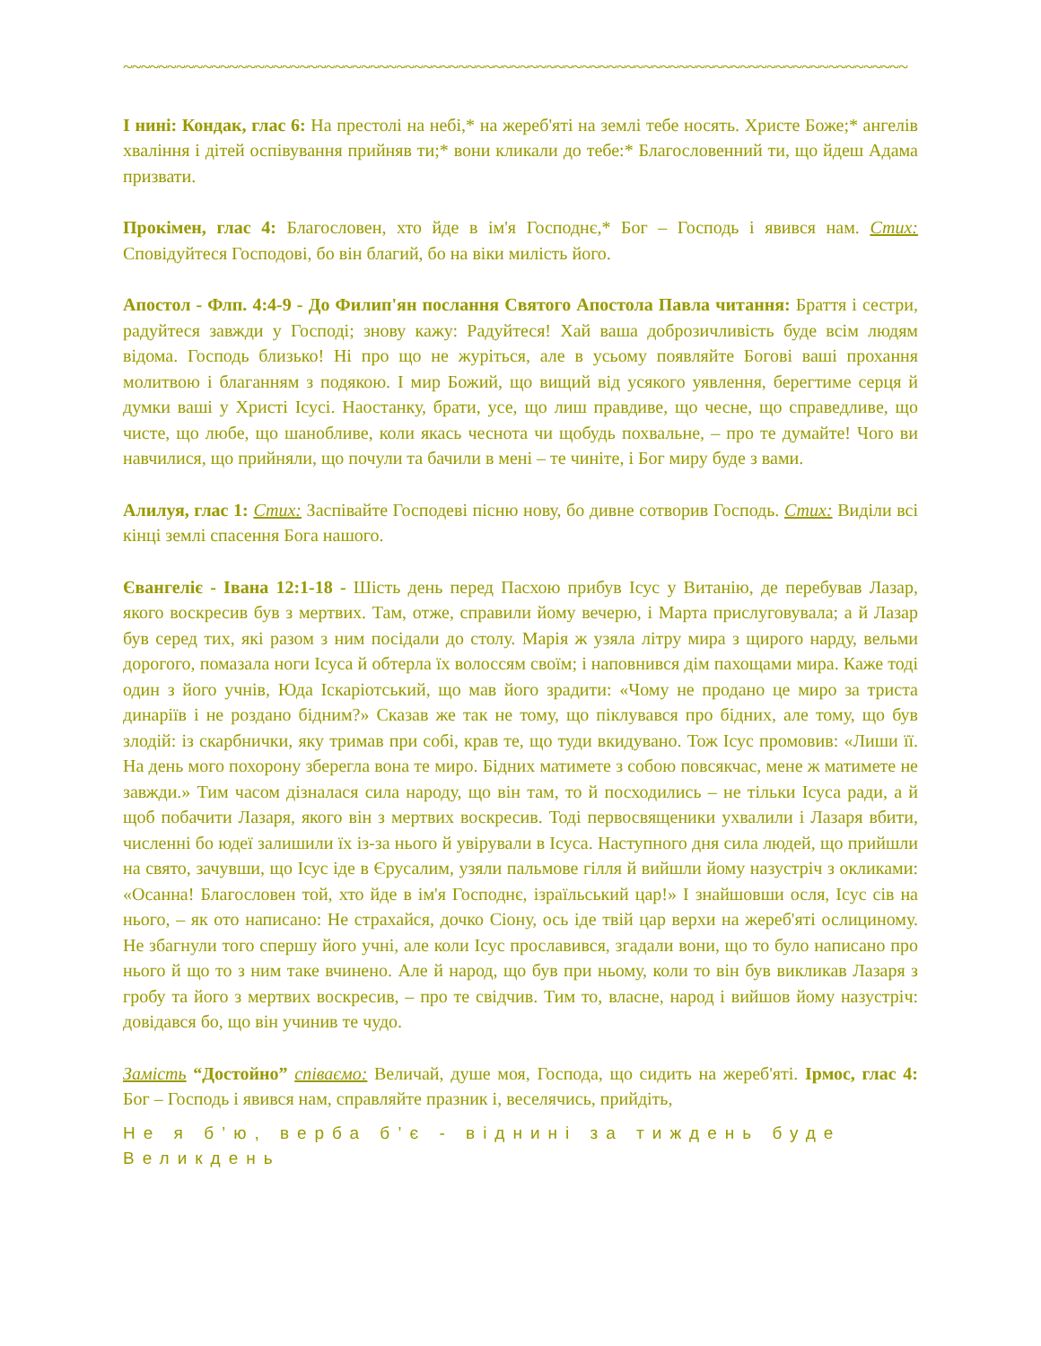~~~~~~~~~~~~~~~~~~~~~~~~~~~~~~~~~~~~~~~~~~~~~~~~~~~~~~~~~~~~~~~~~~~~~~~~~~~~~~~~~~~~~~~~~
І нині: Кондак, глас 6: На престолі на небі,* на жереб'яті на землі тебе носять. Христе Боже;* ангелів хваління і дітей оспівування прийняв ти;* вони кликали до тебе:* Благословенний ти, що йдеш Адама призвати.
Прокімен, глас 4: Благословен, хто йде в ім'я Господнє,* Бог – Господь і явився нам. Стих: Сповідуйтеся Господові, бо він благий, бо на віки милість його.
Апостол - Флп. 4:4-9 - До Филип'ян послання Святого Апостола Павла читання: Браття і сестри, радуйтеся завжди у Господі; знову кажу: Радуйтеся! Хай ваша доброзичливість буде всім людям відома. Господь близько! Ні про що не журіться, але в усьому появляйте Богові ваші прохання молитвою і благанням з подякою. І мир Божий, що вищий від усякого уявлення, берегтиме серця й думки ваші у Христі Ісусі. Наостанку, брати, усе, що лиш правдиве, що чесне, що справедливе, що чисте, що любе, що шанобливе, коли якась чеснота чи щобудь похвальне, – про те думайте! Чого ви навчилися, що прийняли, що почули та бачили в мені – те чиніте, і Бог миру буде з вами.
Алилуя, глас 1: Стих: Заспівайте Господеві пісню нову, бо дивне сотворив Господь. Стих: Виділи всі кінці землі спасення Бога нашого.
Євангеліє - Івана 12:1-18 - Шість день перед Пасхою прибув Ісус у Витанію, де перебував Лазар, якого воскресив був з мертвих. Там, отже, справили йому вечерю, і Марта прислуговувала; а й Лазар був серед тих, які разом з ним посідали до столу. Марія ж узяла літру мира з щирого нарду, вельми дорогого, помазала ноги Ісуса й обтерла їх волоссям своїм; і наповнився дім пахощами мира. Каже тоді один з його учнів, Юда Іскаріотський, що мав його зрадити: «Чому не продано це миро за триста динаріїв і не роздано бідним?» Сказав же так не тому, що піклувався про бідних, але тому, що був злодій: із скарбнички, яку тримав при собі, крав те, що туди вкидувано. Тож Ісус промовив: «Лиши її. На день мого похорону зберегла вона те миро. Бідних матимете з собою повсякчас, мене ж матимете не завжди.» Тим часом дізналася сила народу, що він там, то й посходились – не тільки Ісуса ради, а й щоб побачити Лазаря, якого він з мертвих воскресив. Тоді первосвященики ухвалили і Лазаря вбити, численні бо юдеї залишили їх із-за нього й увірували в Ісуса. Наступного дня сила людей, що прийшли на свято, зачувши, що Ісус іде в Єрусалим, узяли пальмове гілля й вийшли йому назустріч з окликами: «Осанна! Благословен той, хто йде в ім'я Господнє, ізраїльський цар!» І знайшовши осля, Ісус сів на нього, – як ото написано: Не страхайся, дочко Сіону, ось іде твій цар верхи на жереб'яті ослициному. Не збагнули того спершу його учні, але коли Ісус прославився, згадали вони, що то було написано про нього й що то з ним таке вчинено. Але й народ, що був при ньому, коли то він був викликав Лазаря з гробу та його з мертвих воскресив, – про те свідчив. Тим то, власне, народ і вийшов йому назустріч: довідався бо, що він учинив те чудо.
Замість “Достойно” співаємо: Величай, душе моя, Господа, що сидить на жереб'яті. Ірмос, глас 4: Бог – Господь і явився нам, справляйте празник і, веселячись, прийдіть,
Не я б’ю, верба б’є - віднині за тиждень буде Великдень